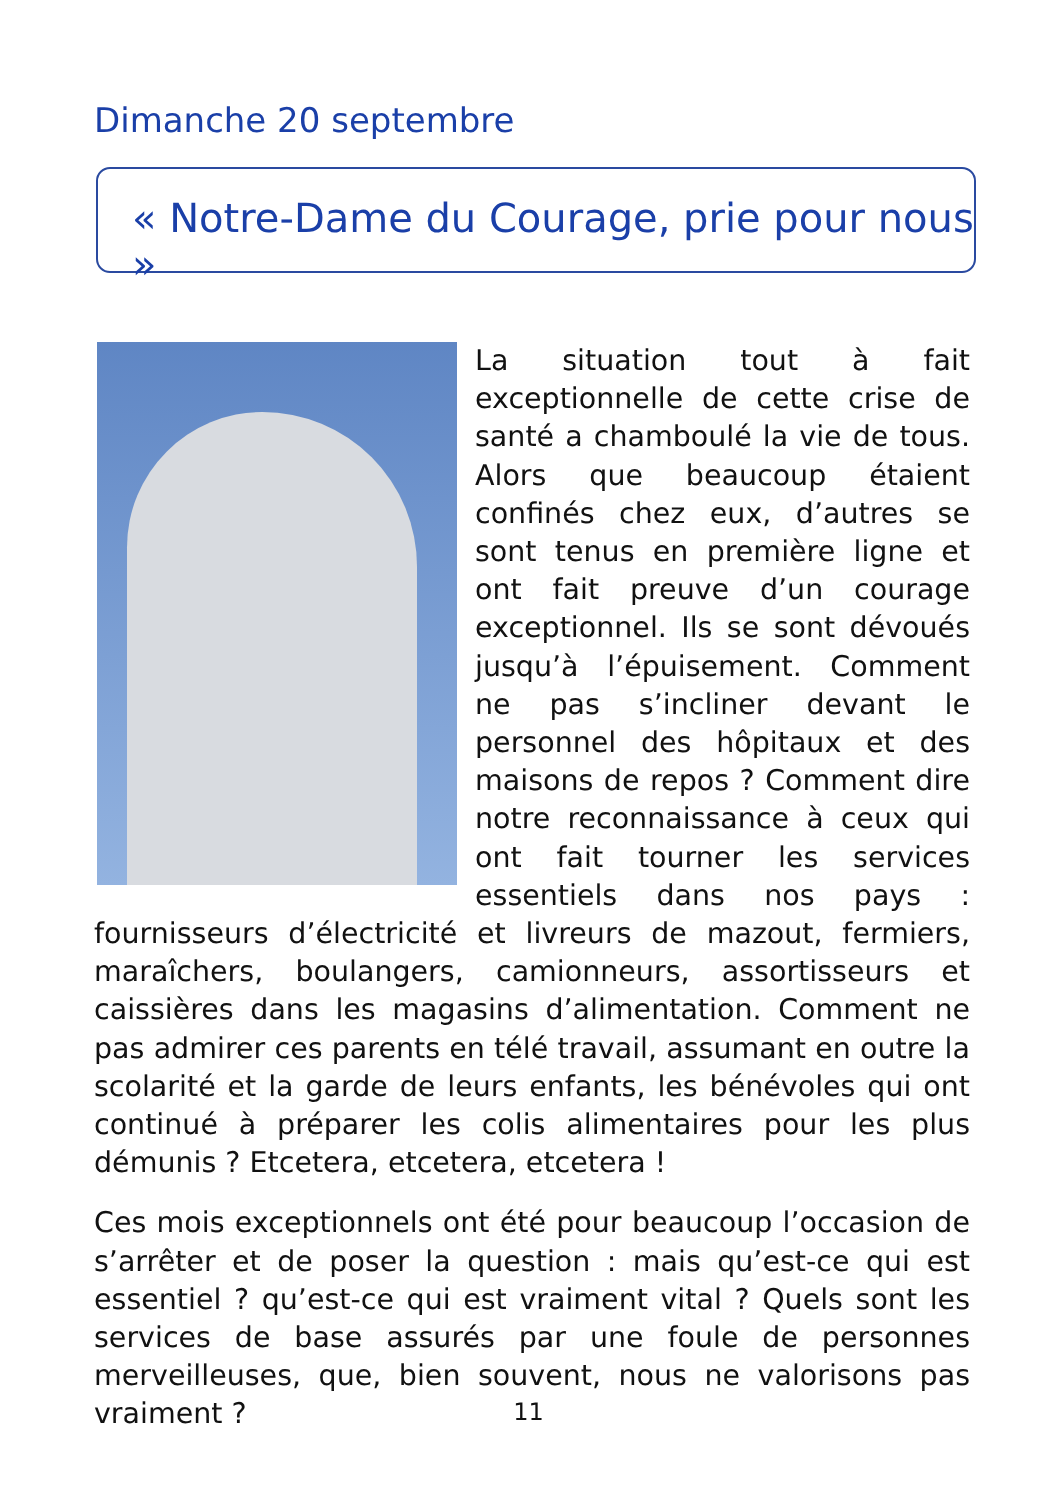Dimanche 20 septembre
« Notre-Dame du Courage, prie pour nous »
La situation tout à fait exceptionnelle de cette crise de santé a chamboulé la vie de tous. Alors que beaucoup étaient confinés chez eux, d’autres se sont tenus en première ligne et ont fait preuve d’un courage exceptionnel. Ils se sont dévoués jusqu’à l’épuisement. Comment ne pas s’incliner devant le personnel des hôpitaux et des maisons de repos ? Comment dire notre reconnaissance à ceux qui ont fait tourner les services essentiels dans nos pays : fournisseurs d’électricité et livreurs de mazout, fermiers, maraîchers, boulangers, camionneurs, assortisseurs et caissières dans les magasins d’alimentation. Comment ne pas admirer ces parents en télé travail, assumant en outre la scolarité et la garde de leurs enfants, les bénévoles qui ont continué à préparer les colis alimentaires pour les plus démunis ? Etcetera, etcetera, etcetera !
Ces mois exceptionnels ont été pour beaucoup l’occasion de s’arrêter et de poser la question : mais qu’est-ce qui est essentiel ? qu’est-ce qui est vraiment vital ? Quels sont les services de base assurés par une foule de personnes merveilleuses, que, bien souvent, nous ne valorisons pas vraiment ?
11